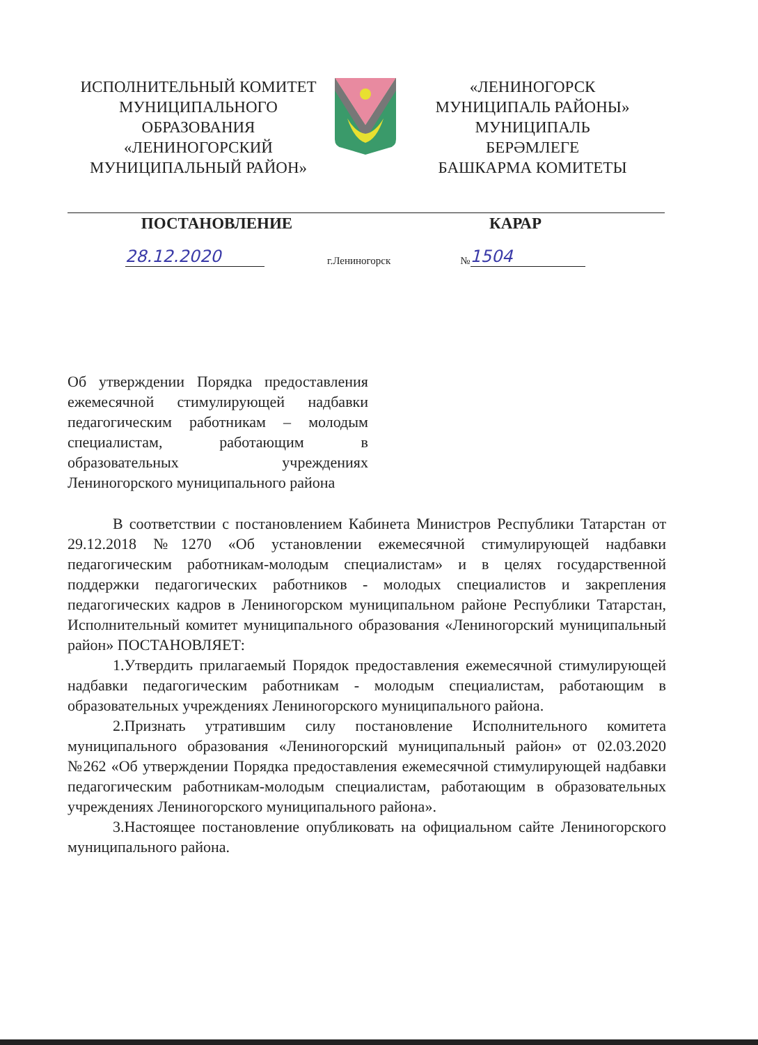ИСПОЛНИТЕЛЬНЫЙ КОМИТЕТ
МУНИЦИПАЛЬНОГО
ОБРАЗОВАНИЯ
«ЛЕНИНОГОРСКИЙ
МУНИЦИПАЛЬНЫЙ РАЙОН»
«ЛЕНИНОГОРСК
МУНИЦИПАЛЬ РАЙОНЫ»
МУНИЦИПАЛЬ
БЕРӘМЛЕГЕ
БАШКАРМА КОМИТЕТЫ
ПОСТАНОВЛЕНИЕ КАРАР
28.12.2020 г.Лениногорск № 1504
Об утверждении Порядка предоставления ежемесячной стимулирующей надбавки педагогическим работникам – молодым специалистам, работающим в образовательных учреждениях Лениногорского муниципального района
В соответствии с постановлением Кабинета Министров Республики Татарстан от 29.12.2018 №1270 «Об установлении ежемесячной стимулирующей надбавки педагогическим работникам-молодым специалистам» и в целях государственной поддержки педагогических работников - молодых специалистов и закрепления педагогических кадров в Лениногорском муниципальном районе Республики Татарстан, Исполнительный комитет муниципального образования «Лениногорский муниципальный район» ПОСТАНОВЛЯЕТ:
1.Утвердить прилагаемый Порядок предоставления ежемесячной стимулирующей надбавки педагогическим работникам - молодым специалистам, работающим в образовательных учреждениях Лениногорского муниципального района.
2.Признать утратившим силу постановление Исполнительного комитета муниципального образования «Лениногорский муниципальный район» от 02.03.2020 №262 «Об утверждении Порядка предоставления ежемесячной стимулирующей надбавки педагогическим работникам-молодым специалистам, работающим в образовательных учреждениях Лениногорского муниципального района».
3.Настоящее постановление опубликовать на официальном сайте Лениногорского муниципального района.